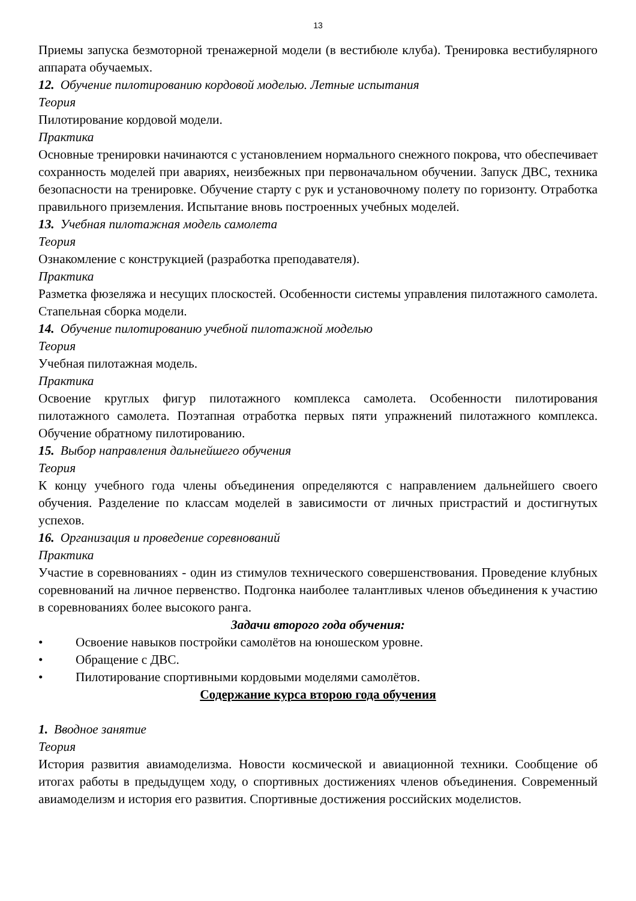13
Приемы запуска безмоторной тренажерной модели (в вестибюле клуба). Тренировка вестибулярного аппарата обучаемых.
12. Обучение пилотированию кордовой моделью. Летные испытания
Теория
Пилотирование кордовой модели.
Практика
Основные тренировки начинаются с установлением нормального снежного покрова, что обеспечивает сохранность моделей при авариях, неизбежных при первоначальном обучении. Запуск ДВС, техника безопасности на тренировке. Обучение старту с рук и установочному полету по горизонту. Отработка правильного приземления. Испытание вновь построенных учебных моделей.
13. Учебная пилотажная модель самолета
Теория
Ознакомление с конструкцией (разработка преподавателя).
Практика
Разметка фюзеляжа и несущих плоскостей. Особенности системы управления пилотажного самолета. Стапельная сборка модели.
14. Обучение пилотированию учебной пилотажной моделью
Теория
Учебная пилотажная модель.
Практика
Освоение круглых фигур пилотажного комплекса самолета. Особенности пилотирования пилотажного самолета. Поэтапная отработка первых пяти упражнений пилотажного комплекса. Обучение обратному пилотированию.
15. Выбор направления дальнейшего обучения
Теория
К концу учебного года члены объединения определяются с направлением дальнейшего своего обучения. Разделение по классам моделей в зависимости от личных пристрастий и достигнутых успехов.
16. Организация и проведение соревнований
Практика
Участие в соревнованиях - один из стимулов технического совершенствования. Проведение клубных соревнований на личное первенство. Подгонка наиболее талантливых членов объединения к участию в соревнованиях более высокого ранга.
Задачи второго года обучения:
• Освоение навыков постройки самолётов на юношеском уровне.
• Обращение с ДВС.
• Пилотирование спортивными кордовыми моделями самолётов.
Содержание курса второю года обучения
1. Вводное занятие
Теория
История развития авиамоделизма. Новости космической и авиационной техники. Сообщение об итогах работы в предыдущем ходу, о спортивных достижениях членов объединения. Современный авиамоделизм и история его развития. Спортивные достижения российских моделистов.